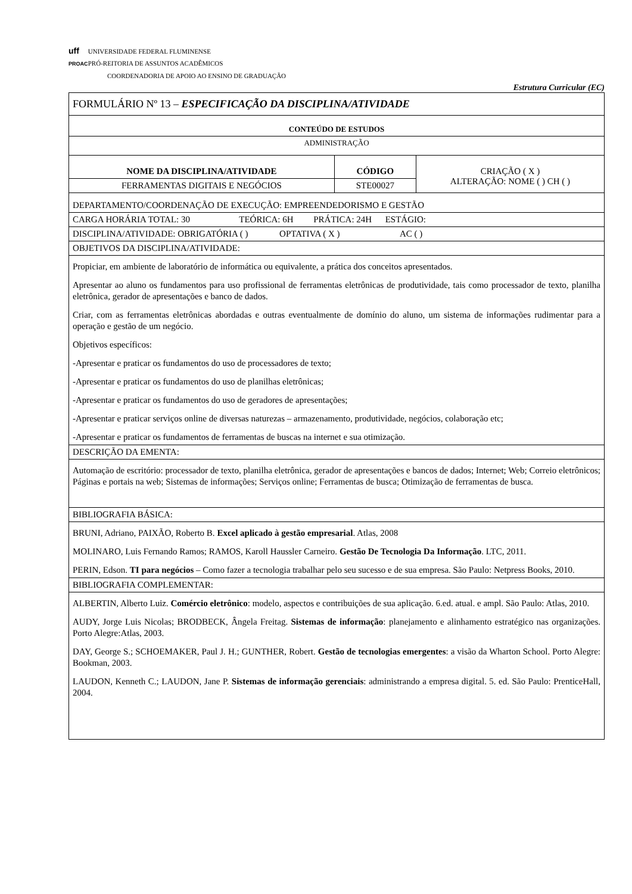uff UNIVERSIDADE FEDERAL FLUMINENSE
PROAC PRÓ-REITORIA DE ASSUNTOS ACADÊMICOS
COORDENADORIA DE APOIO AO ENSINO DE GRADUAÇÃO
Estrutura Curricular (EC)
| FORMULÁRIO Nº 13 – ESPECIFICAÇÃO DA DISCIPLINA/ATIVIDADE | | |
| CONTEÚDO DE ESTUDOS | | |
| ADMINISTRAÇÃO | | |
| NOME DA DISCIPLINA/ATIVIDADE | CÓDIGO | CRIAÇÃO ( X ) ALTERAÇÃO: NOME ( ) CH ( ) |
| FERRAMENTAS DIGITAIS E NEGÓCIOS | STE00027 | |
| DEPARTAMENTO/COORDENAÇÃO DE EXECUÇÃO: EMPREENDEDORISMO E GESTÃO | | |
| CARGA HORÁRIA TOTAL: 30 TEÓRICA: 6H PRÁTICA: 24H ESTÁGIO: | | |
| DISCIPLINA/ATIVIDADE: OBRIGATÓRIA ( ) OPTATIVA ( X ) AC ( ) | | |
| OBJETIVOS DA DISCIPLINA/ATIVIDADE: | | |
| Propiciar, em ambiente de laboratório de informática ou equivalente, a prática dos conceitos apresentados. Apresentar ao aluno os fundamentos para uso profissional de ferramentas eletrônicas de produtividade, tais como processador de texto, planilha eletrônica, gerador de apresentações e banco de dados. Criar, com as ferramentas eletrônicas abordadas e outras eventualmente de domínio do aluno, um sistema de informações rudimentar para a operação e gestão de um negócio. Objetivos específicos: -Apresentar e praticar os fundamentos do uso de processadores de texto; -Apresentar e praticar os fundamentos do uso de planilhas eletrônicas; -Apresentar e praticar os fundamentos do uso de geradores de apresentações; -Apresentar e praticar serviços online de diversas naturezas – armazenamento, produtividade, negócios, colaboração etc; -Apresentar e praticar os fundamentos de ferramentas de buscas na internet e sua otimização. | | |
| DESCRIÇÃO DA EMENTA: | | |
| Automação de escritório: processador de texto, planilha eletrônica, gerador de apresentações e bancos de dados; Internet; Web; Correio eletrônicos; Páginas e portais na web; Sistemas de informações; Serviços online; Ferramentas de busca; Otimização de ferramentas de busca. | | |
| BIBLIOGRAFIA BÁSICA: | | |
| BRUNI, Adriano, PAIXÃO, Roberto B. Excel aplicado à gestão empresarial . Atlas, 2008 MOLINARO, Luis Fernando Ramos; RAMOS, Karoll Haussler Carneiro. Gestão De Tecnologia Da Informação . LTC, 2011. PERIN, Edson. TI para negócios – Como fazer a tecnologia trabalhar pelo seu sucesso e de sua empresa. São Paulo: Netpress Books, 2010. | | |
| BIBLIOGRAFIA COMPLEMENTAR: | | |
| ALBERTIN, Alberto Luiz. Comércio eletrônico : modelo, aspectos e contribuições de sua aplicação. 6.ed. atual. e ampl. São Paulo: Atlas, 2010. AUDY, Jorge Luis Nicolas; BRODBECK, Ângela Freitag. Sistemas de informação : planejamento e alinhamento estratégico nas organizações. Porto Alegre:Atlas, 2003. DAY, George S.; SCHOEMAKER, Paul J. H.; GUNTHER, Robert. Gestão de tecnologias emergentes : a visão da Wharton School. Porto Alegre: Bookman, 2003. LAUDON, Kenneth C.; LAUDON, Jane P. Sistemas de informação gerenciais : administrando a empresa digital. 5. ed. São Paulo: PrenticeHall, 2004. | | |